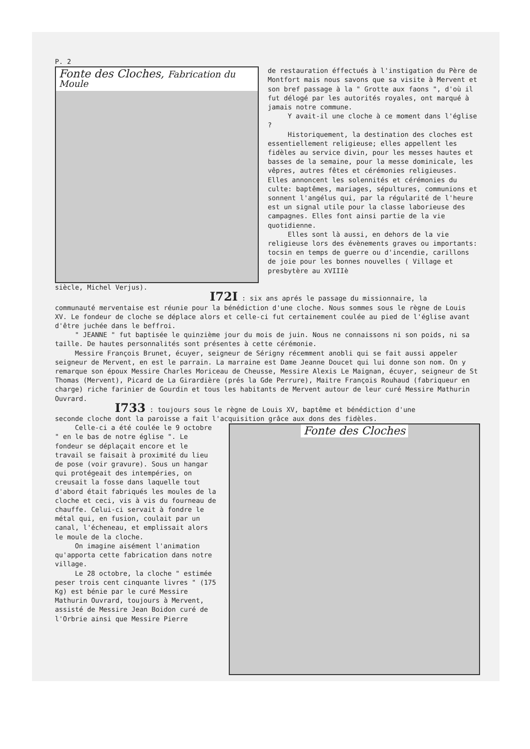P. 2
Fonte des Cloches, Fabrication du Moule
de restauration éffectués à l'instigation du Père de Montfort mais nous savons que sa visite à Mervent et son bref passage à la " Grotte aux faons ", d'où il fut délogé par les autorités royales, ont marqué à jamais notre commune.
Y avait-il une cloche à ce moment dans l'église ?
Historiquement, la destination des cloches est essentiellement religieuse; elles appellent les fidèles au service divin, pour les messes hautes et basses de la semaine, pour la messe dominicale, les vêpres, autres fêtes et cérémonies religieuses. Elles annoncent les solennités et cérémonies du culte: baptêmes, mariages, sépultures, communions et sonnent l'angélus qui, par la régularité de l'heure est un signal utile pour la classe laborieuse des campagnes. Elles font ainsi partie de la vie quotidienne.
Elles sont là aussi, en dehors de la vie religieuse lors des évènements graves ou importants: tocsin en temps de guerre ou d'incendie, carillons de joie pour les bonnes nouvelles ( Village et presbytère au XVIIIè
siècle, Michel Verjus).
I72I : six ans aprés le passage du missionnaire, la
communauté merventaise est réunie pour la bénédiction d'une cloche. Nous sommes sous le règne de Louis XV. Le fondeur de cloche se déplace alors et celle-ci fut certainement coulée au pied de l'église avant d'être juchée dans le beffroi.
" JEANNE " fut baptisée le quinzième jour du mois de juin. Nous ne connaissons ni son poids, ni sa taille. De hautes personnalités sont présentes à cette cérémonie.
Messire François Brunet, écuyer, seigneur de Sérigny récemment anobli qui se fait aussi appeler seigneur de Mervent, en est le parrain. La marraine est Dame Jeanne Doucet qui lui donne son nom. On y remarque son époux Messire Charles Moriceau de Cheusse, Messire Alexis Le Maignan, écuyer, seigneur de St Thomas (Mervent), Picard de La Girardière (prés la Gde Perrure), Maitre François Rouhaud (fabriqueur en charge) riche farinier de Gourdin et tous les habitants de Mervent autour de leur curé Messire Mathurin Ouvrard.
I733 : toujours sous le règne de Louis XV, baptême et bénédiction d'une
seconde cloche dont la paroisse a fait l'acquisition grâce aux dons des fidèles.
Celle-ci a été coulée le 9 octobre " en le bas de notre église ". Le fondeur se déplaçait encore et le travail se faisait à proximité du lieu de pose (voir gravure). Sous un hangar qui protégeait des intempéries, on creusait la fosse dans laquelle tout d'abord était fabriqués les moules de la cloche et ceci, vis à vis du fourneau de chauffe. Celui-ci servait à fondre le métal qui, en fusion, coulait par un canal, l'écheneau, et emplissait alors le moule de la cloche.
On imagine aisément l'animation qu'apporta cette fabrication dans notre village.
Le 28 octobre, la cloche " estimée peser trois cent cinquante livres " (175 Kg) est bénie par le curé Messire Mathurin Ouvrard, toujours à Mervent, assisté de Messire Jean Boidon curé de l'Orbrie ainsi que Messire Pierre
Fonte des Cloches